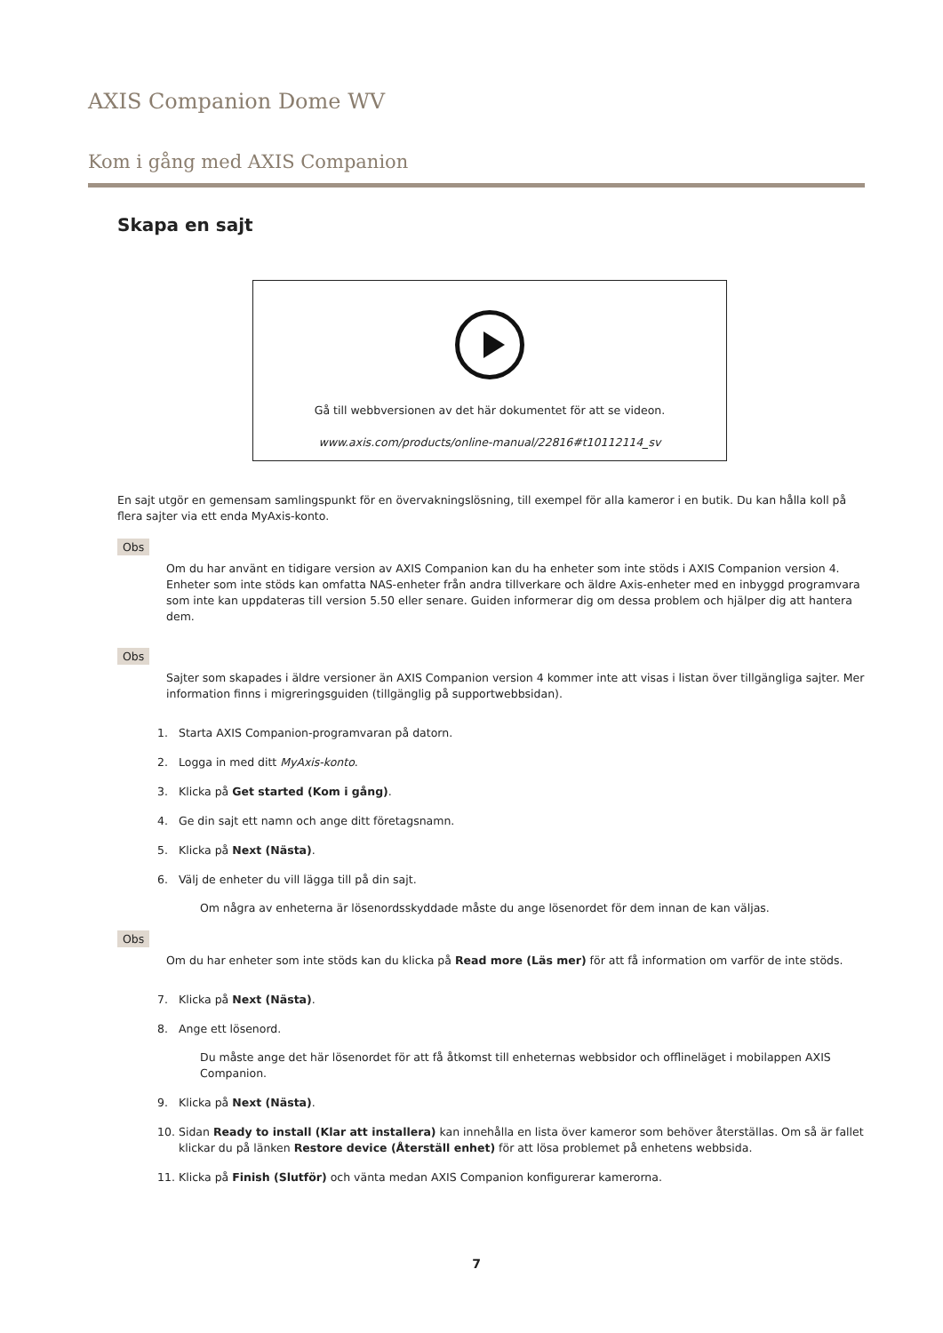AXIS Companion Dome WV
Kom i gång med AXIS Companion
Skapa en sajt
Gå till webbversionen av det här dokumentet för att se videon.
www.axis.com/products/online-manual/22816#t10112114_sv
En sajt utgör en gemensam samlingspunkt för en övervakningslösning, till exempel för alla kameror i en butik. Du kan hålla koll på flera sajter via ett enda MyAxis-konto.
Obs
Om du har använt en tidigare version av AXIS Companion kan du ha enheter som inte stöds i AXIS Companion version 4. Enheter som inte stöds kan omfatta NAS-enheter från andra tillverkare och äldre Axis-enheter med en inbyggd programvara som inte kan uppdateras till version 5.50 eller senare. Guiden informerar dig om dessa problem och hjälper dig att hantera dem.
Obs
Sajter som skapades i äldre versioner än AXIS Companion version 4 kommer inte att visas i listan över tillgängliga sajter. Mer information finns i migreringsguiden (tillgänglig på supportwebbsidan).
1. Starta AXIS Companion-programvaran på datorn.
2. Logga in med ditt MyAxis-konto.
3. Klicka på Get started (Kom i gång).
4. Ge din sajt ett namn och ange ditt företagsnamn.
5. Klicka på Next (Nästa).
6. Välj de enheter du vill lägga till på din sajt.
Om några av enheterna är lösenordsskyddade måste du ange lösenordet för dem innan de kan väljas.
Obs
Om du har enheter som inte stöds kan du klicka på Read more (Läs mer) för att få information om varför de inte stöds.
7. Klicka på Next (Nästa).
8. Ange ett lösenord.
Du måste ange det här lösenordet för att få åtkomst till enheternas webbsidor och offlineläget i mobilappen AXIS Companion.
9. Klicka på Next (Nästa).
10. Sidan Ready to install (Klar att installera) kan innehålla en lista över kameror som behöver återställas. Om så är fallet klickar du på länken Restore device (Återställ enhet) för att lösa problemet på enhetens webbsida.
11. Klicka på Finish (Slutför) och vänta medan AXIS Companion konfigurerar kamerorna.
7